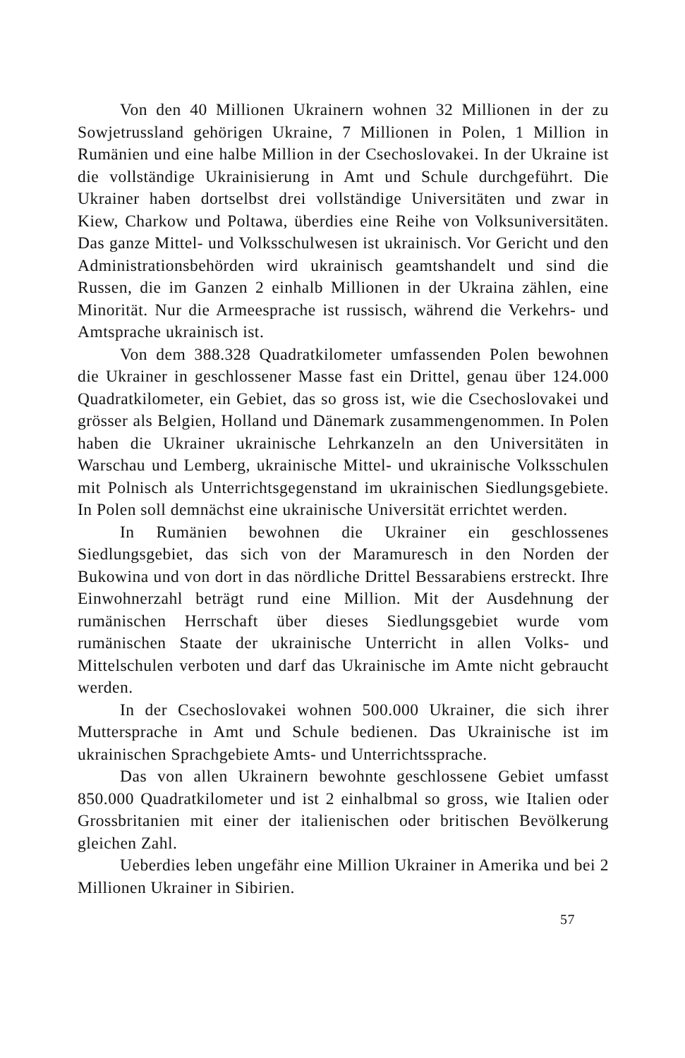Von den 40 Millionen Ukrainern wohnen 32 Millionen in der zu Sowjetrussland gehörigen Ukraine, 7 Millionen in Polen, 1 Million in Rumänien und eine halbe Million in der Csechoslovakei. In der Ukraine ist die vollständige Ukrainisierung in Amt und Schule durchgeführt. Die Ukrainer haben dortselbst drei vollständige Universitäten und zwar in Kiew, Charkow und Poltawa, überdies eine Reihe von Volksuniversitäten. Das ganze Mittel- und Volksschulwesen ist ukrainisch. Vor Gericht und den Administrationsbehörden wird ukrainisch geamtshandelt und sind die Russen, die im Ganzen 2 einhalb Millionen in der Ukraina zählen, eine Minorität. Nur die Armeesprache ist russisch, während die Verkehrs- und Amtsprache ukrainisch ist.
Von dem 388.328 Quadratkilometer umfassenden Polen bewohnen die Ukrainer in geschlossener Masse fast ein Drittel, genau über 124.000 Quadratkilometer, ein Gebiet, das so gross ist, wie die Csechoslovakei und grösser als Belgien, Holland und Dänemark zusammengenommen. In Polen haben die Ukrainer ukrainische Lehrkanzeln an den Universitäten in Warschau und Lemberg, ukrainische Mittel- und ukrainische Volksschulen mit Polnisch als Unterrichtsgegenstand im ukrainischen Siedlungsgebiete. In Polen soll demnächst eine ukrainische Universität errichtet werden.
In Rumänien bewohnen die Ukrainer ein geschlossenes Siedlungsgebiet, das sich von der Maramuresch in den Norden der Bukowina und von dort in das nördliche Drittel Bessarabiens erstreckt. Ihre Einwohnerzahl beträgt rund eine Million. Mit der Ausdehnung der rumänischen Herrschaft über dieses Siedlungsgebiet wurde vom rumänischen Staate der ukrainische Unterricht in allen Volks- und Mittelschulen verboten und darf das Ukrainische im Amte nicht gebraucht werden.
In der Csechoslovakei wohnen 500.000 Ukrainer, die sich ihrer Muttersprache in Amt und Schule bedienen. Das Ukrainische ist im ukrainischen Sprachgebiete Amts- und Unterrichtssprache.
Das von allen Ukrainern bewohnte geschlossene Gebiet umfasst 850.000 Quadratkilometer und ist 2 einhalbmal so gross, wie Italien oder Grossbritanien mit einer der italienischen oder britischen Bevölkerung gleichen Zahl.
Ueberdies leben ungefähr eine Million Ukrainer in Amerika und bei 2 Millionen Ukrainer in Sibirien.
57